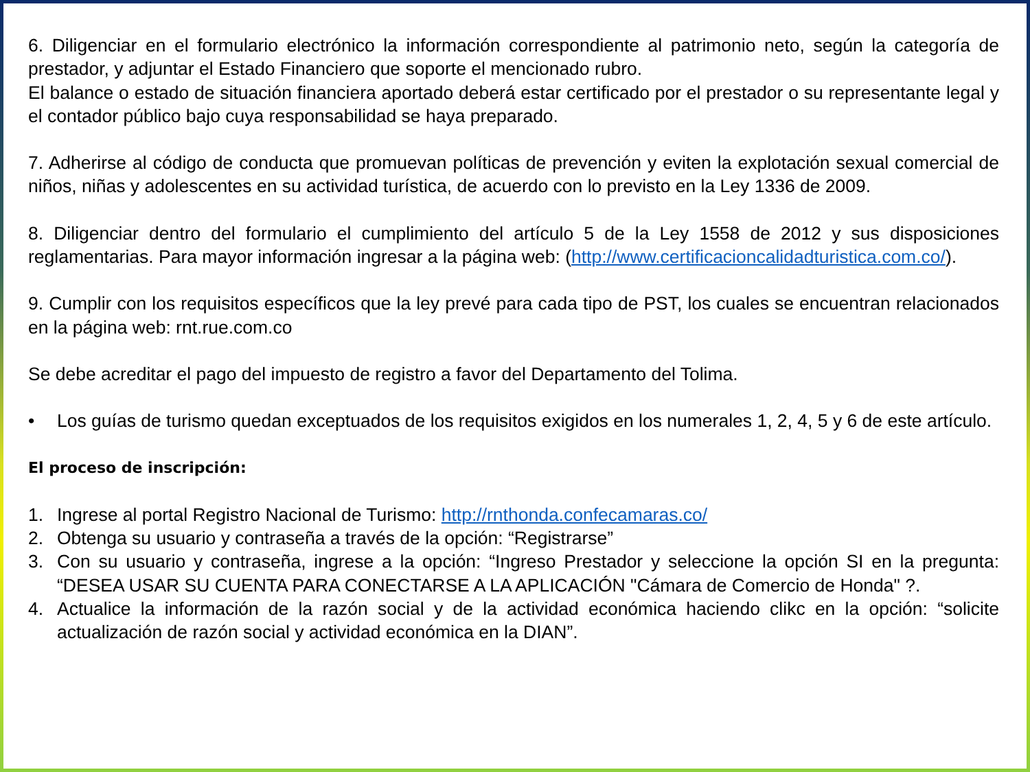6. Diligenciar en el formulario electrónico la información correspondiente al patrimonio neto, según la categoría de prestador, y adjuntar el Estado Financiero que soporte el mencionado rubro.
El balance o estado de situación financiera aportado deberá estar certificado por el prestador o su representante legal y el contador público bajo cuya responsabilidad se haya preparado.
7. Adherirse al código de conducta que promuevan políticas de prevención y eviten la explotación sexual comercial de niños, niñas y adolescentes en su actividad turística, de acuerdo con lo previsto en la Ley 1336 de 2009.
8. Diligenciar dentro del formulario el cumplimiento del artículo 5 de la Ley 1558 de 2012 y sus disposiciones reglamentarias. Para mayor información ingresar a la página web: (http://www.certificacioncalidadturistica.com.co/).
9. Cumplir con los requisitos específicos que la ley prevé para cada tipo de PST, los cuales se encuentran relacionados en la página web: rnt.rue.com.co
Se debe acreditar el pago del impuesto de registro a favor del Departamento del Tolima.
• Los guías de turismo quedan exceptuados de los requisitos exigidos en los numerales 1, 2, 4, 5 y 6 de este artículo.
El proceso de inscripción:
1. Ingrese al portal Registro Nacional de Turismo: http://rnthonda.confecamaras.co/
2. Obtenga su usuario y contraseña a través de la opción: “Registrarse”
3. Con su usuario y contraseña, ingrese a la opción: “Ingreso Prestador y seleccione la opción SI en la pregunta: “DESEA USAR SU CUENTA PARA CONECTARSE A LA APLICACIÓN "Cámara de Comercio de Honda" ?.
4. Actualice la información de la razón social y de la actividad económica haciendo clikc en la opción: “solicite actualización de razón social y actividad económica en la DIAN”.